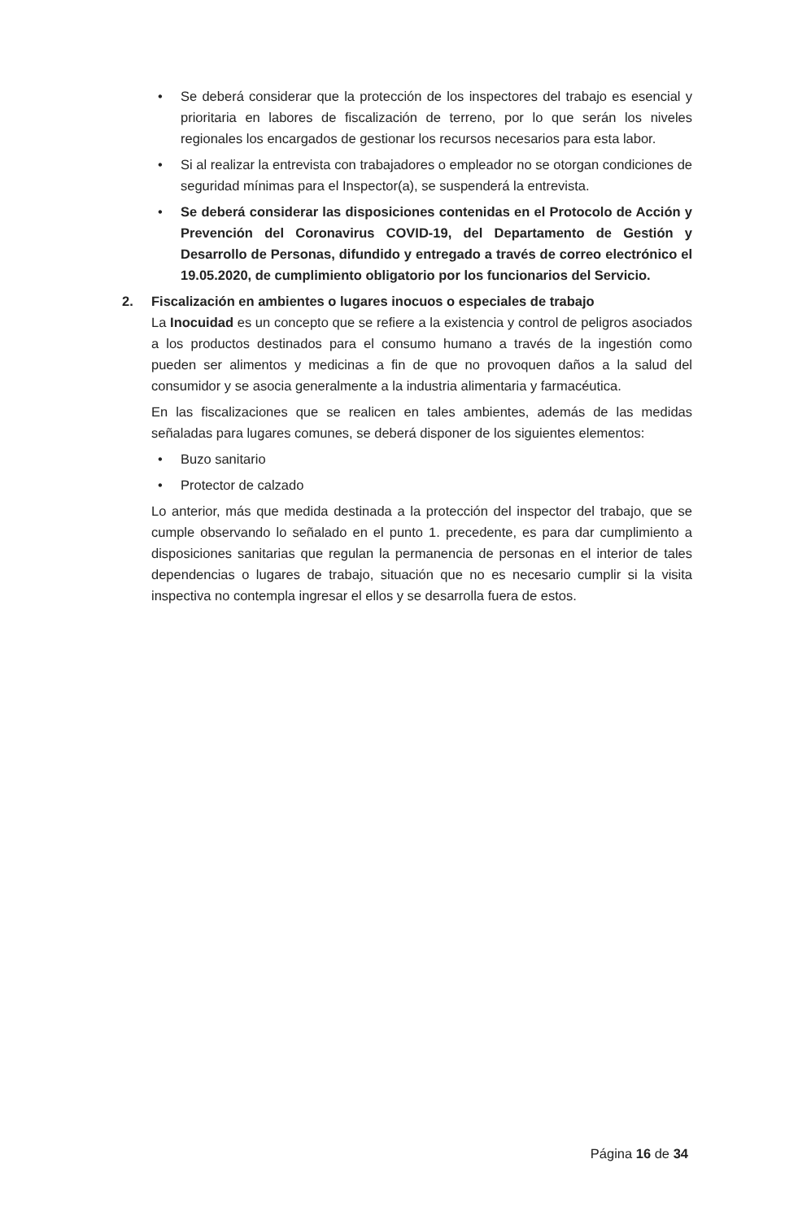• Se deberá considerar que la protección de los inspectores del trabajo es esencial y prioritaria en labores de fiscalización de terreno, por lo que serán los niveles regionales los encargados de gestionar los recursos necesarios para esta labor.
• Si al realizar la entrevista con trabajadores o empleador no se otorgan condiciones de seguridad mínimas para el Inspector(a), se suspenderá la entrevista.
• Se deberá considerar las disposiciones contenidas en el Protocolo de Acción y Prevención del Coronavirus COVID-19, del Departamento de Gestión y Desarrollo de Personas, difundido y entregado a través de correo electrónico el 19.05.2020, de cumplimiento obligatorio por los funcionarios del Servicio.
2. Fiscalización en ambientes o lugares inocuos o especiales de trabajo
La Inocuidad es un concepto que se refiere a la existencia y control de peligros asociados a los productos destinados para el consumo humano a través de la ingestión como pueden ser alimentos y medicinas a fin de que no provoquen daños a la salud del consumidor y se asocia generalmente a la industria alimentaria y farmacéutica.
En las fiscalizaciones que se realicen en tales ambientes, además de las medidas señaladas para lugares comunes, se deberá disponer de los siguientes elementos:
• Buzo sanitario
• Protector de calzado
Lo anterior, más que medida destinada a la protección del inspector del trabajo, que se cumple observando lo señalado en el punto 1. precedente, es para dar cumplimiento a disposiciones sanitarias que regulan la permanencia de personas en el interior de tales dependencias o lugares de trabajo, situación que no es necesario cumplir si la visita inspectiva no contempla ingresar el ellos y se desarrolla fuera de estos.
Página 16 de 34